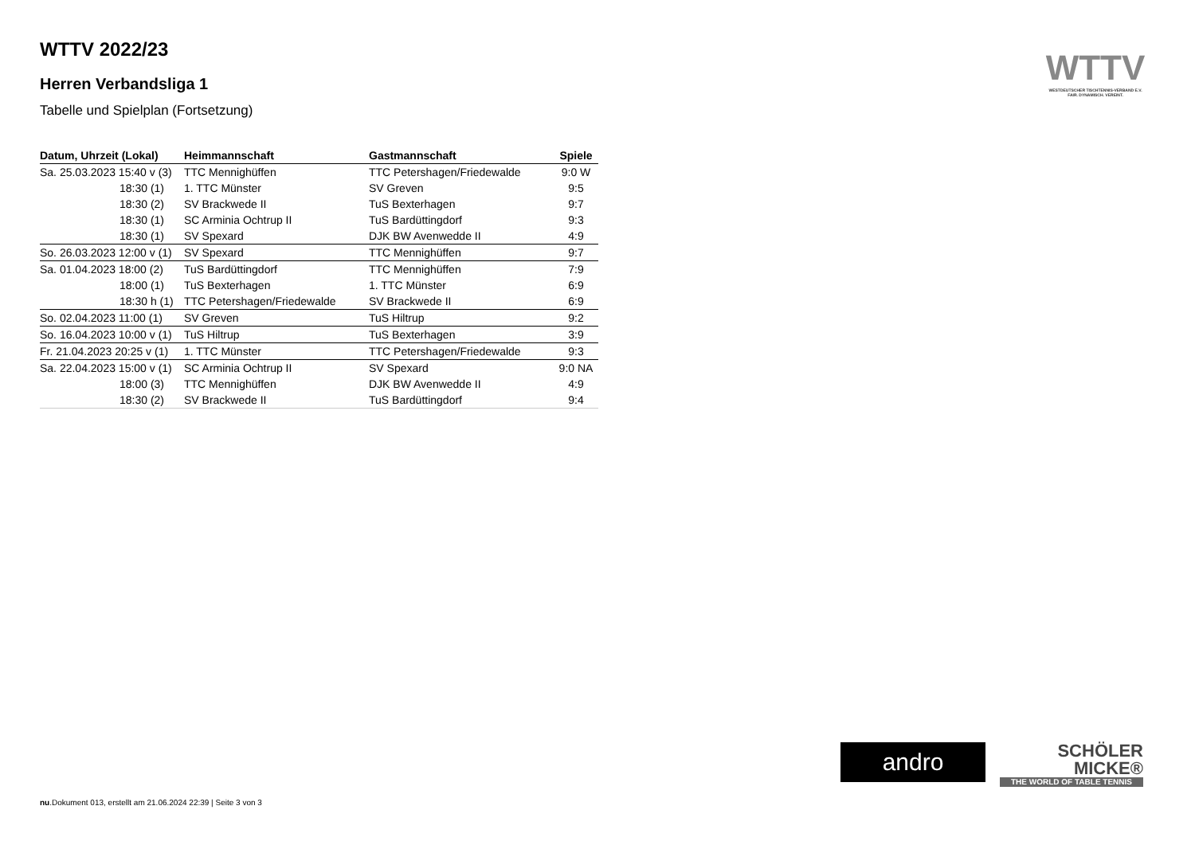WTTV 2022/23
Herren Verbandsliga 1
Tabelle und Spielplan (Fortsetzung)
| Datum, Uhrzeit (Lokal) | Heimmannschaft | Gastmannschaft | Spiele |
| --- | --- | --- | --- |
| Sa. 25.03.2023 15:40 v (3) | TTC Mennighüffen | TTC Petershagen/Friedewalde | 9:0 W |
| 18:30 (1) | 1. TTC Münster | SV Greven | 9:5 |
| 18:30 (2) | SV Brackwede II | TuS Bexterhagen | 9:7 |
| 18:30 (1) | SC Arminia Ochtrup II | TuS Bardüttingdorf | 9:3 |
| 18:30 (1) | SV Spexard | DJK BW Avenwedde II | 4:9 |
| So. 26.03.2023 12:00 v (1) | SV Spexard | TTC Mennighüffen | 9:7 |
| Sa. 01.04.2023 18:00 (2) | TuS Bardüttingdorf | TTC Mennighüffen | 7:9 |
| 18:00 (1) | TuS Bexterhagen | 1. TTC Münster | 6:9 |
| 18:30 h (1) | TTC Petershagen/Friedewalde | SV Brackwede II | 6:9 |
| So. 02.04.2023 11:00 (1) | SV Greven | TuS Hiltrup | 9:2 |
| So. 16.04.2023 10:00 v (1) | TuS Hiltrup | TuS Bexterhagen | 3:9 |
| Fr. 21.04.2023 20:25 v (1) | 1. TTC Münster | TTC Petershagen/Friedewalde | 9:3 |
| Sa. 22.04.2023 15:00 v (1) | SC Arminia Ochtrup II | SV Spexard | 9:0 NA |
| 18:00 (3) | TTC Mennighüffen | DJK BW Avenwedde II | 4:9 |
| 18:30 (2) | SV Brackwede II | TuS Bardüttingdorf | 9:4 |
WTTV
WESTDEUTSCHER TISCHTENNIS-VERBAND E.V.
FAIR. DYNAMISCH. VEREINT.
andro
SCHÖLER
MICKE®
THE WORLD OF TABLE TENNIS
nu.Dokument 013, erstellt am 21.06.2024 22:39 | Seite 3 von 3